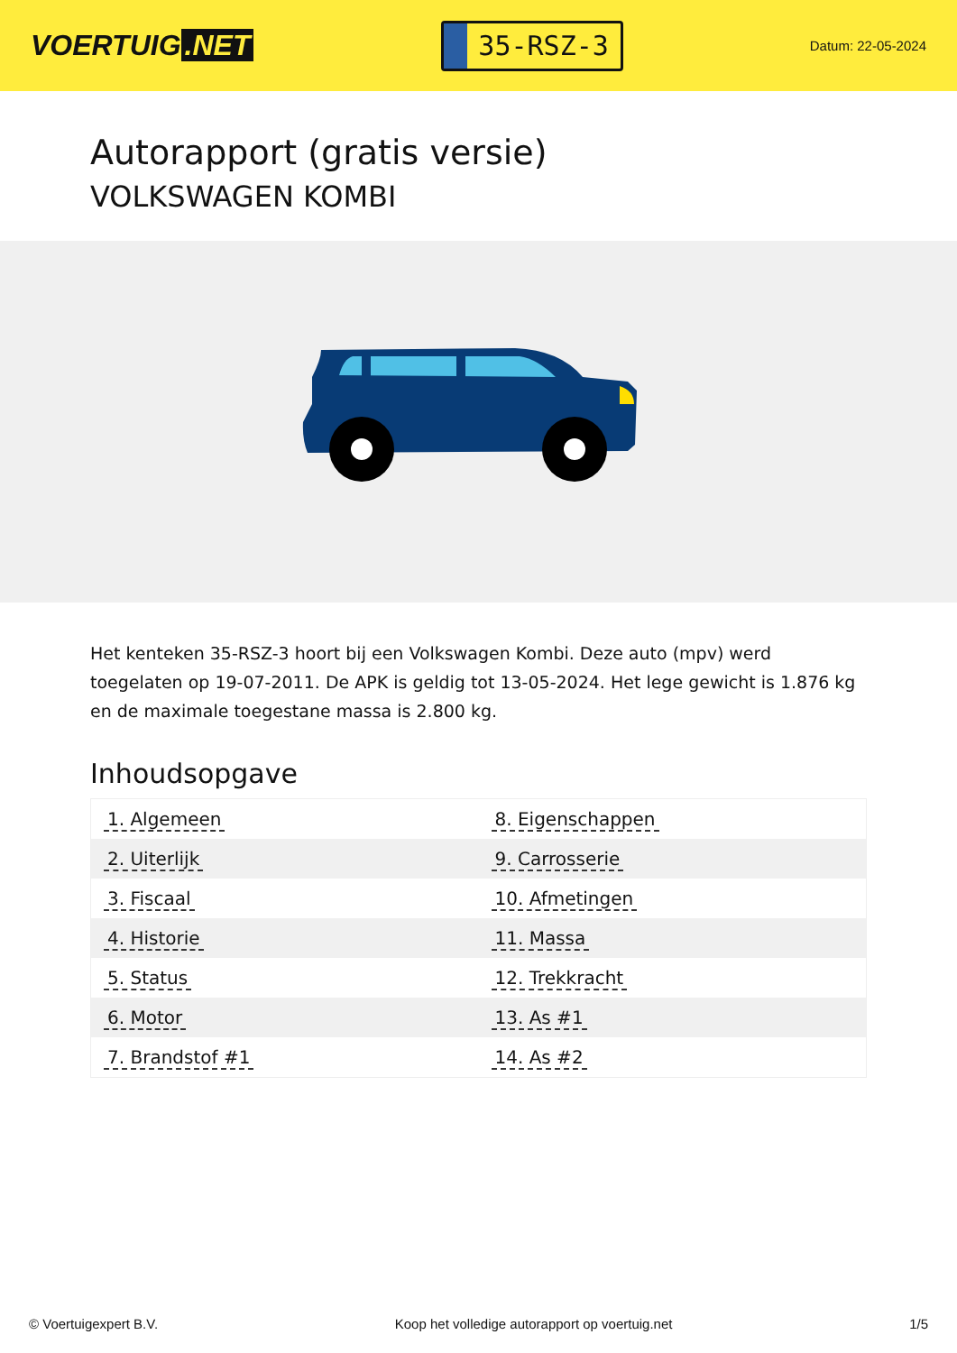VOERTUIG.NET
35-RSZ-3
Datum: 22-05-2024
Autorapport (gratis versie)
VOLKSWAGEN KOMBI
Het kenteken 35-RSZ-3 hoort bij een Volkswagen Kombi. Deze auto (mpv) werd toegelaten op 19-07-2011. De APK is geldig tot 13-05-2024. Het lege gewicht is 1.876 kg en de maximale toegestane massa is 2.800 kg.
Inhoudsopgave
| 1. Algemeen | 8. Eigenschappen |
| 2. Uiterlijk | 9. Carrosserie |
| 3. Fiscaal | 10. Afmetingen |
| 4. Historie | 11. Massa |
| 5. Status | 12. Trekkracht |
| 6. Motor | 13. As #1 |
| 7. Brandstof #1 | 14. As #2 |
© Voertuigexpert B.V. Koop het volledige autorapport op voertuig.net 1/5